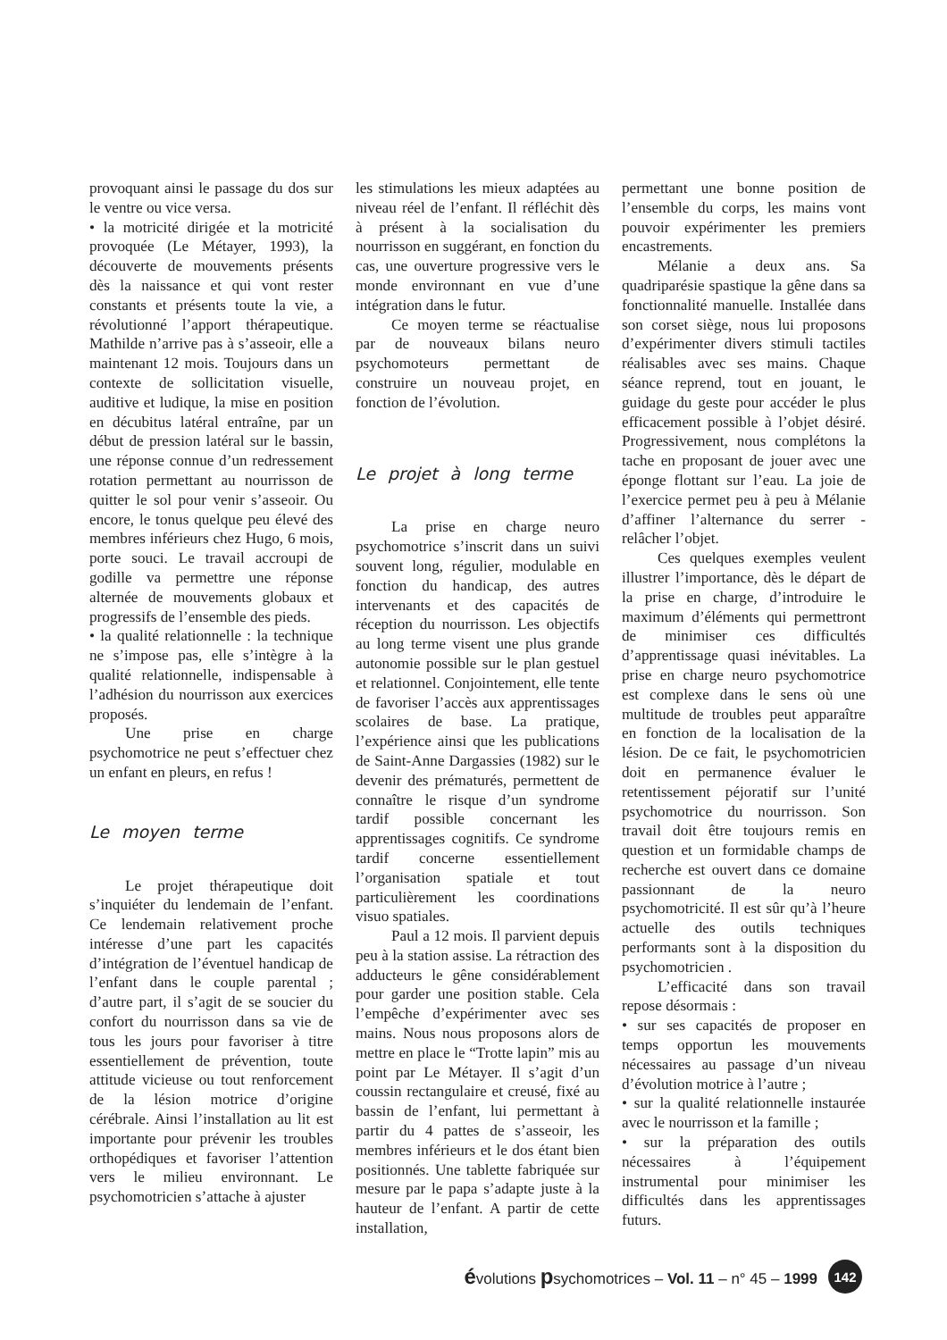provoquant ainsi le passage du dos sur le ventre ou vice versa.
• la motricité dirigée et la motricité provoquée (Le Métayer, 1993), la découverte de mouvements présents dès la naissance et qui vont rester constants et présents toute la vie, a révolutionné l’apport thérapeutique. Mathilde n’arrive pas à s’asseoir, elle a maintenant 12 mois. Toujours dans un contexte de sollicitation visuelle, auditive et ludique, la mise en position en décubitus latéral entraîne, par un début de pression latéral sur le bassin, une réponse connue d’un redressement rotation permettant au nourrisson de quitter le sol pour venir s’asseoir. Ou encore, le tonus quelque peu élevé des membres inférieurs chez Hugo, 6 mois, porte souci. Le travail accroupi de godille va permettre une réponse alternée de mouvements globaux et progressifs de l’ensemble des pieds.
• la qualité relationnelle : la technique ne s’impose pas, elle s’intègre à la qualité relationnelle, indispensable à l’adhésion du nourrisson aux exercices proposés.
Une prise en charge psychomotrice ne peut s’effectuer chez un enfant en pleurs, en refus !
Le moyen terme
Le projet thérapeutique doit s’inquiéter du lendemain de l’enfant. Ce lendemain relativement proche intéresse d’une part les capacités d’intégration de l’éventuel handicap de l’enfant dans le couple parental ; d’autre part, il s’agit de se soucier du confort du nourrisson dans sa vie de tous les jours pour favoriser à titre essentiellement de prévention, toute attitude vicieuse ou tout renforcement de la lésion motrice d’origine cérébrale. Ainsi l’installation au lit est importante pour prévenir les troubles orthopédiques et favoriser l’attention vers le milieu environnant. Le psychomotricien s’attache à ajuster
les stimulations les mieux adaptées au niveau réel de l’enfant. Il réfléchit dès à présent à la socialisation du nourrisson en suggérant, en fonction du cas, une ouverture progressive vers le monde environnant en vue d’une intégration dans le futur.
Ce moyen terme se réactualise par de nouveaux bilans neuro psychomoteurs permettant de construire un nouveau projet, en fonction de l’évolution.
Le projet à long terme
La prise en charge neuro psychomotrice s’inscrit dans un suivi souvent long, régulier, modulable en fonction du handicap, des autres intervenants et des capacités de réception du nourrisson. Les objectifs au long terme visent une plus grande autonomie possible sur le plan gestuel et relationnel. Conjointement, elle tente de favoriser l’accès aux apprentissages scolaires de base. La pratique, l’expérience ainsi que les publications de Saint-Anne Dargassies (1982) sur le devenir des prématurés, permettent de connaître le risque d’un syndrome tardif possible concernant les apprentissages cognitifs. Ce syndrome tardif concerne essentiellement l’organisation spatiale et tout particulièrement les coordinations visuo spatiales.
Paul a 12 mois. Il parvient depuis peu à la station assise. La rétraction des adducteurs le gêne considérablement pour garder une position stable. Cela l’empêche d’expérimenter avec ses mains. Nous nous proposons alors de mettre en place le “Trotte lapin” mis au point par Le Métayer. Il s’agit d’un coussin rectangulaire et creusé, fixé au bassin de l’enfant, lui permettant à partir du 4 pattes de s’asseoir, les membres inférieurs et le dos étant bien positionnés. Une tablette fabriquée sur mesure par le papa s’adapte juste à la hauteur de l’enfant. A partir de cette installation,
permettant une bonne position de l’ensemble du corps, les mains vont pouvoir expérimenter les premiers encastrements.
Mélanie a deux ans. Sa quadriparésie spastique la gêne dans sa fonctionnalité manuelle. Installée dans son corset siège, nous lui proposons d’expérimenter divers stimuli tactiles réalisables avec ses mains. Chaque séance reprend, tout en jouant, le guidage du geste pour accéder le plus efficacement possible à l’objet désiré. Progressivement, nous complétons la tache en proposant de jouer avec une éponge flottant sur l’eau. La joie de l’exercice permet peu à peu à Mélanie d’affiner l’alternance du serrer - relâcher l’objet.
Ces quelques exemples veulent illustrer l’importance, dès le départ de la prise en charge, d’introduire le maximum d’éléments qui permettront de minimiser ces difficultés d’apprentissage quasi inévitables. La prise en charge neuro psychomotrice est complexe dans le sens où une multitude de troubles peut apparaître en fonction de la localisation de la lésion. De ce fait, le psychomotricien doit en permanence évaluer le retentissement péjoratif sur l’unité psychomotrice du nourrisson. Son travail doit être toujours remis en question et un formidable champs de recherche est ouvert dans ce domaine passionnant de la neuro psychomotricité. Il est sûr qu’à l’heure actuelle des outils techniques performants sont à la disposition du psychomotricien .
L’efficacité dans son travail repose désormais :
• sur ses capacités de proposer en temps opportun les mouvements nécessaires au passage d’un niveau d’évolution motrice à l’autre ;
• sur la qualité relationnelle instaurée avec le nourrisson et la famille ;
• sur la préparation des outils nécessaires à l’équipement instrumental pour minimiser les difficultés dans les apprentissages futurs.
évolutions psychomotrices – Vol. 11 – n° 45 – 1999 142